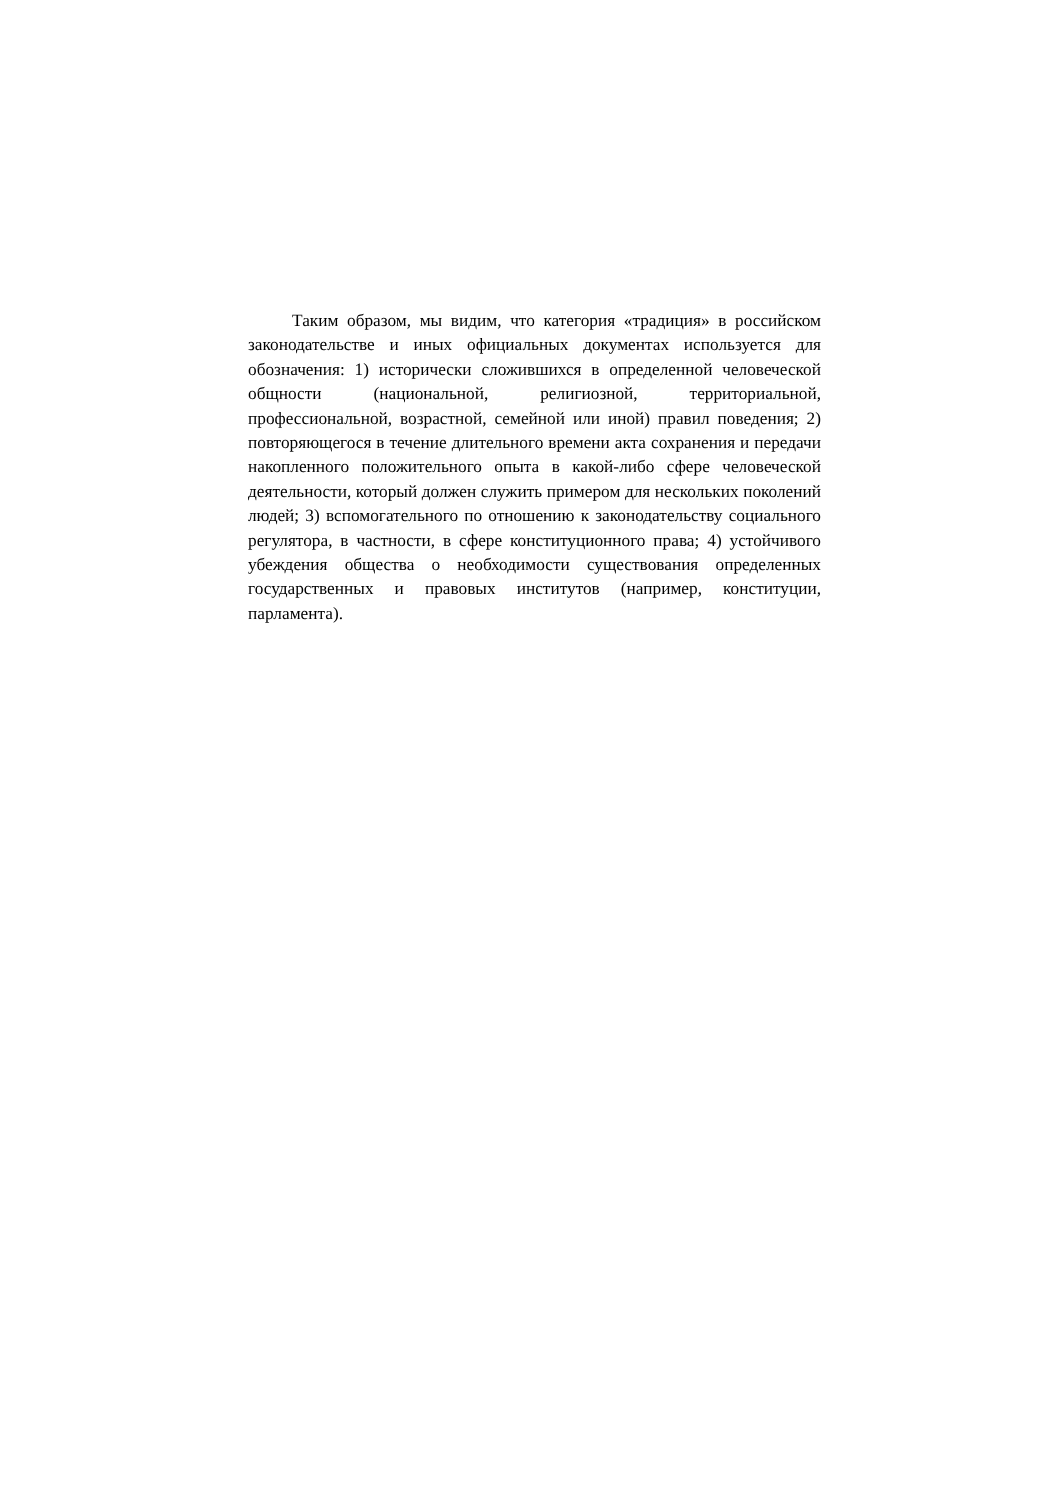Таким образом, мы видим, что категория «традиция» в российском законодательстве и иных официальных документах используется для обозначения: 1) исторически сложившихся в определенной человеческой общности (национальной, религиозной, территориальной, профессиональной, возрастной, семейной или иной) правил поведения; 2) повторяющегося в течение длительного времени акта сохранения и передачи накопленного положительного опыта в какой-либо сфере человеческой деятельности, который должен служить примером для нескольких поколений людей; 3) вспомогательного по отношению к законодательству социального регулятора, в частности, в сфере конституционного права; 4) устойчивого убеждения общества о необходимости существования определенных государственных и правовых институтов (например, конституции, парламента).